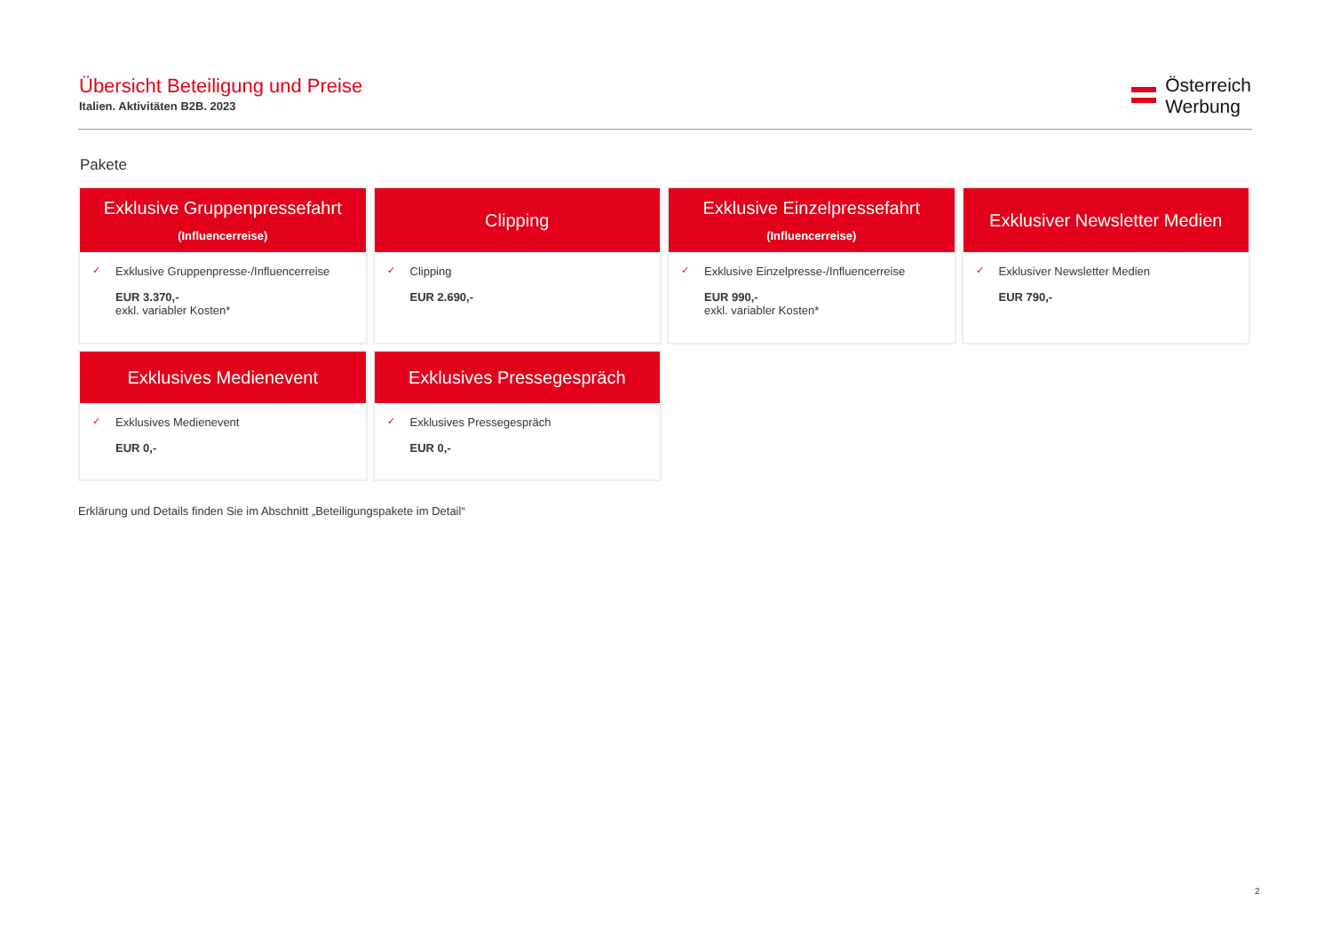Übersicht Beteiligung und Preise
Italien. Aktivitäten B2B. 2023
Österreich
Werbung
Pakete
Exklusive Gruppenpressefahrt
(Influencerreise)
✓ Exklusive Gruppenpresse-/Influencerreise
EUR 3.370,-
exkl. variabler Kosten*
Clipping
✓ Clipping
EUR 2.690,-
Exklusive Einzelpressefahrt
(Influencerreise)
✓ Exklusive Einzelpresse-/Influencerreise
EUR 990,-
exkl. variabler Kosten*
Exklusiver Newsletter Medien
✓ Exklusiver Newsletter Medien
EUR 790,-
Exklusives Medienevent
✓ Exklusives Medienevent
EUR 0,-
Exklusives Pressegespräch
✓ Exklusives Pressegespräch
EUR 0,-
Erklärung und Details finden Sie im Abschnitt „Beteiligungspakete im Detail“
2